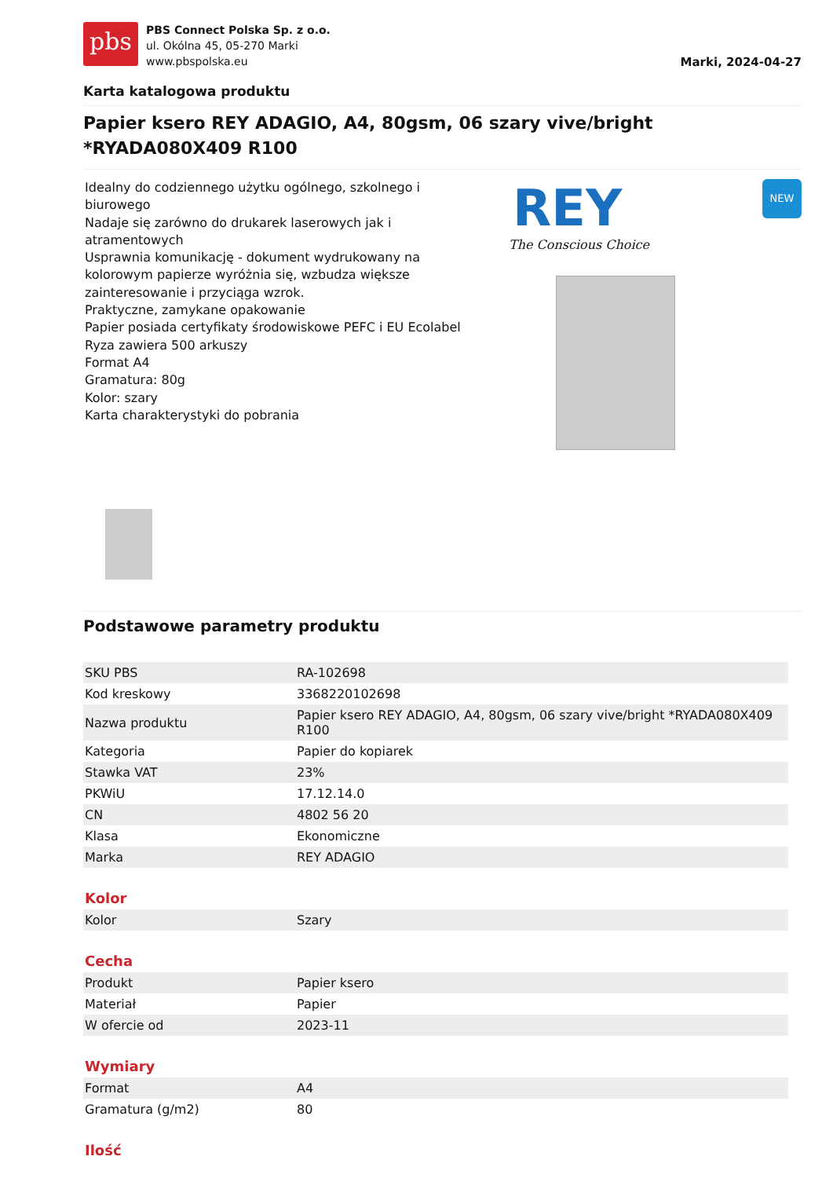pbs
PBS Connect Polska Sp. z o.o.
ul. Okólna 45, 05-270 Marki
www.pbspolska.eu
Marki, 2024-04-27
Karta katalogowa produktu
Papier ksero REY ADAGIO, A4, 80gsm, 06 szary vive/bright *RYADA080X409 R100
Idealny do codziennego użytku ogólnego, szkolnego i biurowego
Nadaje się zarówno do drukarek laserowych jak i atramentowych
Usprawnia komunikację - dokument wydrukowany na kolorowym papierze wyróżnia się, wzbudza większe zainteresowanie i przyciąga wzrok.
Praktyczne, zamykane opakowanie
Papier posiada certyfikaty środowiskowe PEFC i EU Ecolabel
Ryza zawiera 500 arkuszy
Format A4
Gramatura: 80g
Kolor: szary
Karta charakterystyki do pobrania
REY
The Conscious Choice
NEW
Podstawowe parametry produktu
| SKU PBS | RA-102698 |
| Kod kreskowy | 3368220102698 |
| Nazwa produktu | Papier ksero REY ADAGIO, A4, 80gsm, 06 szary vive/bright *RYADA080X409 R100 |
| Kategoria | Papier do kopiarek |
| Stawka VAT | 23% |
| PKWiU | 17.12.14.0 |
| CN | 4802 56 20 |
| Klasa | Ekonomiczne |
| Marka | REY ADAGIO |
Kolor
| Kolor | Szary |
Cecha
| Produkt | Papier ksero |
| Materiał | Papier |
| W ofercie od | 2023-11 |
Wymiary
| Format | A4 |
| Gramatura (g/m2) | 80 |
Ilość